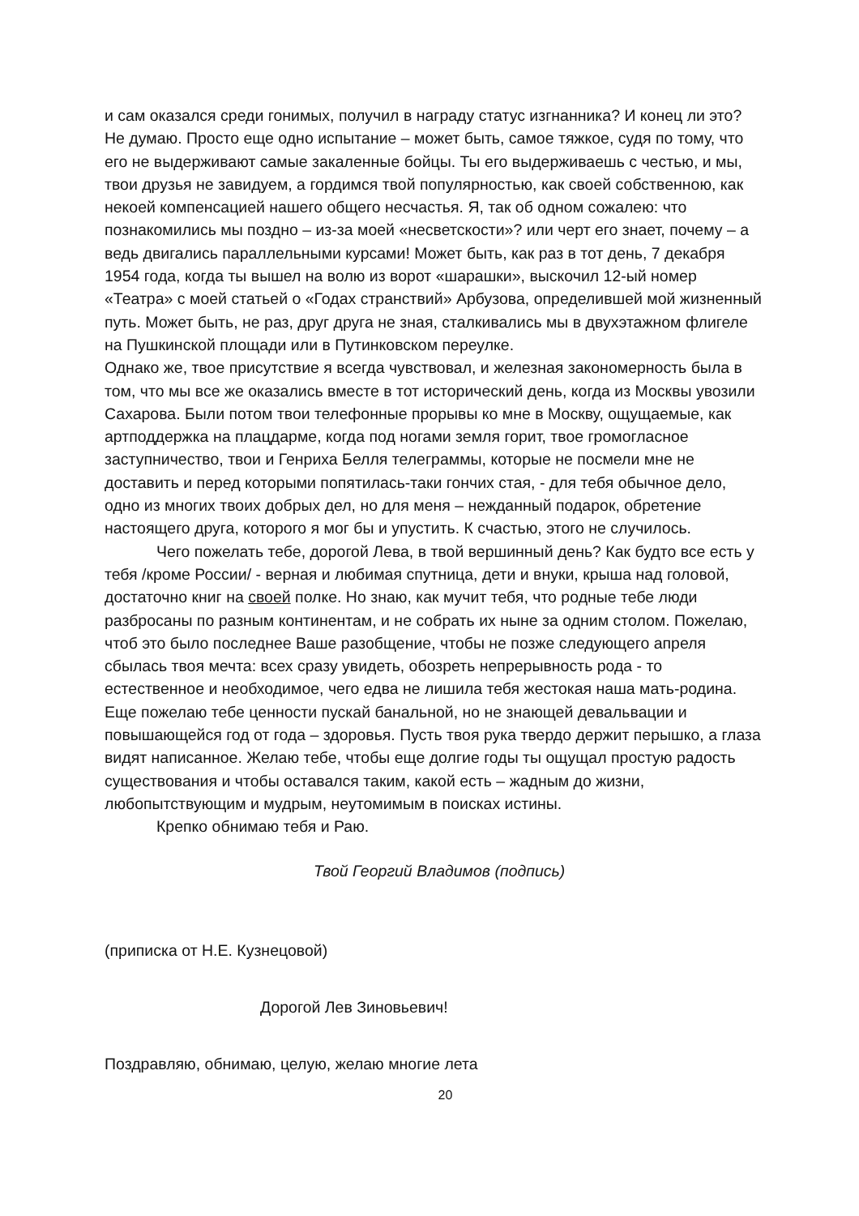и сам оказался среди гонимых, получил в награду статус изгнанника? И конец ли это? Не думаю. Просто еще одно испытание – может быть, самое тяжкое, судя по тому, что его не выдерживают самые закаленные бойцы. Ты его выдерживаешь с честью, и мы, твои друзья не завидуем, а гордимся твой популярностью, как своей собственною, как некоей компенсацией нашего общего несчастья. Я, так об одном сожалею: что познакомились мы поздно – из-за моей «несветскости»? или черт его знает, почему – а ведь двигались параллельными курсами! Может быть, как раз в тот день, 7 декабря 1954 года, когда ты вышел на волю из ворот «шарашки», выскочил 12-ый номер «Театра» с моей статьей о «Годах странствий» Арбузова, определившей мой жизненный путь. Может быть, не раз, друг друга не зная, сталкивались мы в двухэтажном флигеле на Пушкинской площади или в Путинковском переулке.
Однако же, твое присутствие я всегда чувствовал, и железная закономерность была в том, что мы все же оказались вместе в тот исторический день, когда из Москвы увозили Сахарова. Были потом твои телефонные прорывы ко мне в Москву, ощущаемые, как артподдержка на плацдарме, когда под ногами земля горит, твое громогласное заступничество, твои и Генриха Белля телеграммы, которые не посмели мне не доставить и перед которыми попятилась-таки гончих стая, - для тебя обычное дело, одно из многих твоих добрых дел, но для меня – нежданный подарок, обретение настоящего друга, которого я мог бы и упустить. К счастью, этого не случилось.
Чего пожелать тебе, дорогой Лева, в твой вершинный день? Как будто все есть у тебя /кроме России/ - верная и любимая спутница, дети и внуки, крыша над головой, достаточно книг на своей полке. Но знаю, как мучит тебя, что родные тебе люди разбросаны по разным континентам, и не собрать их ныне за одним столом. Пожелаю, чтоб это было последнее Ваше разобщение, чтобы не позже следующего апреля сбылась твоя мечта: всех сразу увидеть, обозреть непрерывность рода - то естественное и необходимое, чего едва не лишила тебя жестокая наша мать-родина. Еще пожелаю тебе ценности пускай банальной, но не знающей девальвации и повышающейся год от года – здоровья. Пусть твоя рука твердо держит перышко, а глаза видят написанное. Желаю тебе, чтобы еще долгие годы ты ощущал простую радость существования и чтобы оставался таким, какой есть – жадным до жизни, любопытствующим и мудрым, неутомимым в поисках истины.
Крепко обнимаю тебя и Раю.
Твой Георгий Владимов (подпись)
(приписка от Н.Е. Кузнецовой)
Дорогой Лев Зиновьевич!
Поздравляю, обнимаю, целую, желаю многие лета
20